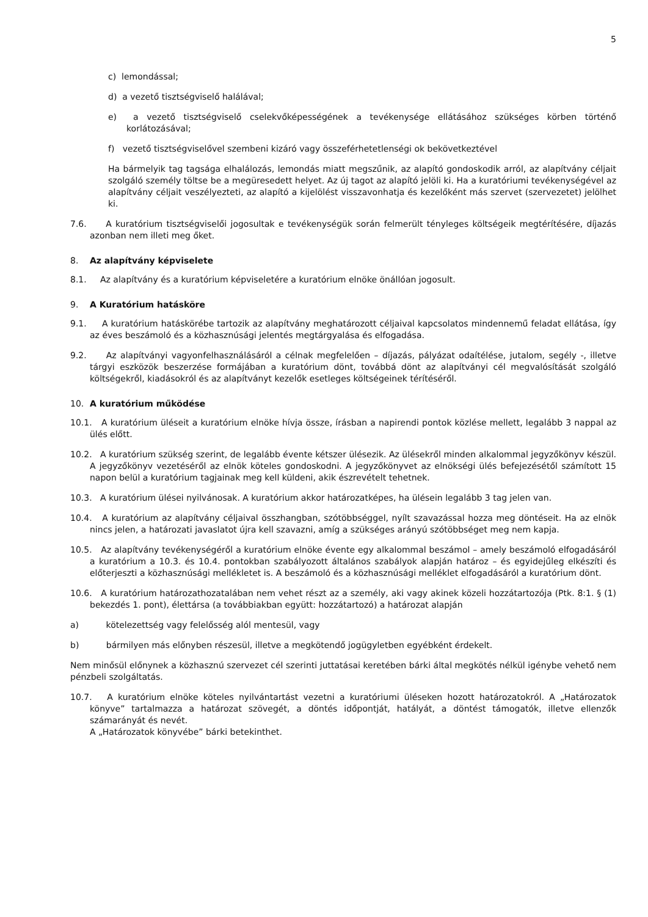5
c) lemondással;
d) a vezető tisztségviselő halálával;
e) a vezető tisztségviselő cselekvőképességének a tevékenysége ellátásához szükséges körben történő korlátozásával;
f) vezető tisztségviselővel szembeni kizáró vagy összeférhetetlenségi ok bekövetkeztével
Ha bármelyik tag tagsága elhalálozás, lemondás miatt megszűnik, az alapító gondoskodik arról, az alapítvány céljait szolgáló személy töltse be a megüresedett helyet. Az új tagot az alapító jelöli ki. Ha a kuratóriumi tevékenységével az alapítvány céljait veszélyezteti, az alapító a kijelölést visszavonhatja és kezelőként más szervet (szervezetet) jelölhet ki.
7.6. A kuratórium tisztségviselői jogosultak e tevékenységük során felmerült tényleges költségeik megtérítésére, díjazás azonban nem illeti meg őket.
8. Az alapítvány képviselete
8.1. Az alapítvány és a kuratórium képviseletére a kuratórium elnöke önállóan jogosult.
9. A Kuratórium hatásköre
9.1. A kuratórium hatáskörébe tartozik az alapítvány meghatározott céljaival kapcsolatos mindennemű feladat ellátása, így az éves beszámoló és a közhasznúsági jelentés megtárgyalása és elfogadása.
9.2. Az alapítványi vagyonfelhasználásáról a célnak megfelelően – díjazás, pályázat odaítélése, jutalom, segély -, illetve tárgyi eszközök beszerzése formájában a kuratórium dönt, továbbá dönt az alapítványi cél megvalósítását szolgáló költségekről, kiadásokról és az alapítványt kezelők esetleges költségeinek térítéséről.
10. A kuratórium működése
10.1. A kuratórium üléseit a kuratórium elnöke hívja össze, írásban a napirendi pontok közlése mellett, legalább 3 nappal az ülés előtt.
10.2. A kuratórium szükség szerint, de legalább évente kétszer ülésezik. Az ülésekről minden alkalommal jegyzőkönyv készül. A jegyzőkönyv vezetéséről az elnök köteles gondoskodni. A jegyzőkönyvet az elnökségi ülés befejezésétől számított 15 napon belül a kuratórium tagjainak meg kell küldeni, akik észrevételt tehetnek.
10.3. A kuratórium ülései nyilvánosak. A kuratórium akkor határozatképes, ha ülésein legalább 3 tag jelen van.
10.4. A kuratórium az alapítvány céljaival összhangban, szótöbbséggel, nyílt szavazással hozza meg döntéseit. Ha az elnök nincs jelen, a határozati javaslatot újra kell szavazni, amíg a szükséges arányú szótöbbséget meg nem kapja.
10.5. Az alapítvány tevékenységéről a kuratórium elnöke évente egy alkalommal beszámol – amely beszámoló elfogadásáról a kuratórium a 10.3. és 10.4. pontokban szabályozott általános szabályok alapján határoz – és egyidejűleg elkészíti és előterjeszti a közhasznúsági mellékletet is. A beszámoló és a közhasznúsági melléklet elfogadásáról a kuratórium dönt.
10.6. A kuratórium határozathozatalában nem vehet részt az a személy, aki vagy akinek közeli hozzátartozója (Ptk. 8:1. § (1) bekezdés 1. pont), élettársa (a továbbiakban együtt: hozzátartozó) a határozat alapján
a) kötelezettség vagy felelősség alól mentesül, vagy
b) bármilyen más előnyben részesül, illetve a megkötendő jogügyletben egyébként érdekelt.
Nem minősül előnynek a közhasznú szervezet cél szerinti juttatásai keretében bárki által megkötés nélkül igénybe vehető nem pénzbeli szolgáltatás.
10.7. A kuratórium elnöke köteles nyilvántartást vezetni a kuratóriumi üléseken hozott határozatokról. A „Határozatok könyve” tartalmazza a határozat szövegét, a döntés időpontját, hatályát, a döntést támogatók, illetve ellenzők számarányát és nevét.
A „Határozatok könyvébe” bárki betekinthet.